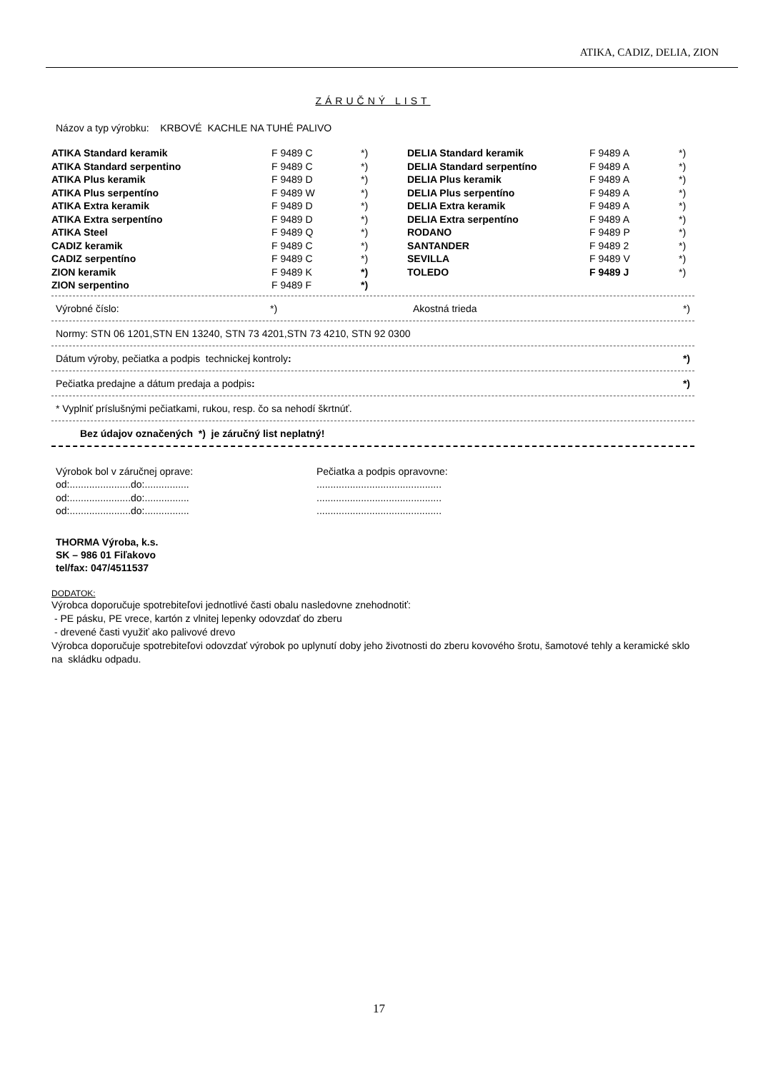ATIKA, CADIZ, DELIA, ZION
ZÁRUČNÝ LIST
Názov a typ výrobku: KRBOVÉ KACHLE NA TUHÉ PALIVO
| ATIKA Standard keramik | F 9489 C | *) | DELIA Standard keramik | F 9489 A | *) |
| ATIKA Standard serpentino | F 9489 C | *) | DELIA Standard serpentíno | F 9489 A | *) |
| ATIKA Plus keramik | F 9489 D | *) | DELIA Plus keramik | F 9489 A | *) |
| ATIKA Plus serpentíno | F 9489 W | *) | DELIA Plus serpentíno | F 9489 A | *) |
| ATIKA Extra keramik | F 9489 D | *) | DELIA Extra keramik | F 9489 A | *) |
| ATIKA Extra serpentíno | F 9489 D | *) | DELIA Extra serpentíno | F 9489 A | *) |
| ATIKA Steel | F 9489 Q | *) | RODANO | F 9489 P | *) |
| CADIZ keramik | F 9489 C | *) | SANTANDER | F 9489 2 | *) |
| CADIZ serpentíno | F 9489 C | *) | SEVILLA | F 9489 V | *) |
| ZION keramik | F 9489 K | *) | TOLEDO | F 9489 J | *) |
| ZION serpentino | F 9489 F | *) | | | |
Výrobné číslo: *) Akostná trieda *)
Normy: STN 06 1201,STN EN 13240, STN 73 4201,STN 73 4210, STN 92 0300
Dátum výroby, pečiatka a podpis technickej kontroly: *)
Pečiatka predajne a dátum predaja a podpis: *)
* Vyplniť príslušnými pečiatkami, rukou, resp. čo sa nehodí škrtnúť.
Bez údajov označených *) je záručný list neplatný!
| Výrobok bol v záručnej oprave: | Pečiatka a podpis opravovne: |
| od:......................do:................ | ............................................. |
| od:......................do:................ | ............................................. |
| od:......................do:................ | ............................................. |
THORMA Výroba, k.s.
SK – 986 01 Fiľakovo
tel/fax: 047/4511537
DODATOK:
Výrobca doporučuje spotrebiteľovi jednotlivé časti obalu nasledovne znehodnotiť:
- PE pásku, PE vrece, kartón z vlnitej lepenky odovzdať do zberu
- drevené časti využiť ako palivové drevo
Výrobca doporučuje spotrebiteľovi odovzdať výrobok po uplynutí doby jeho životnosti do zberu kovového šrotu, šamotové tehly a keramické sklo na skládku odpadu.
17